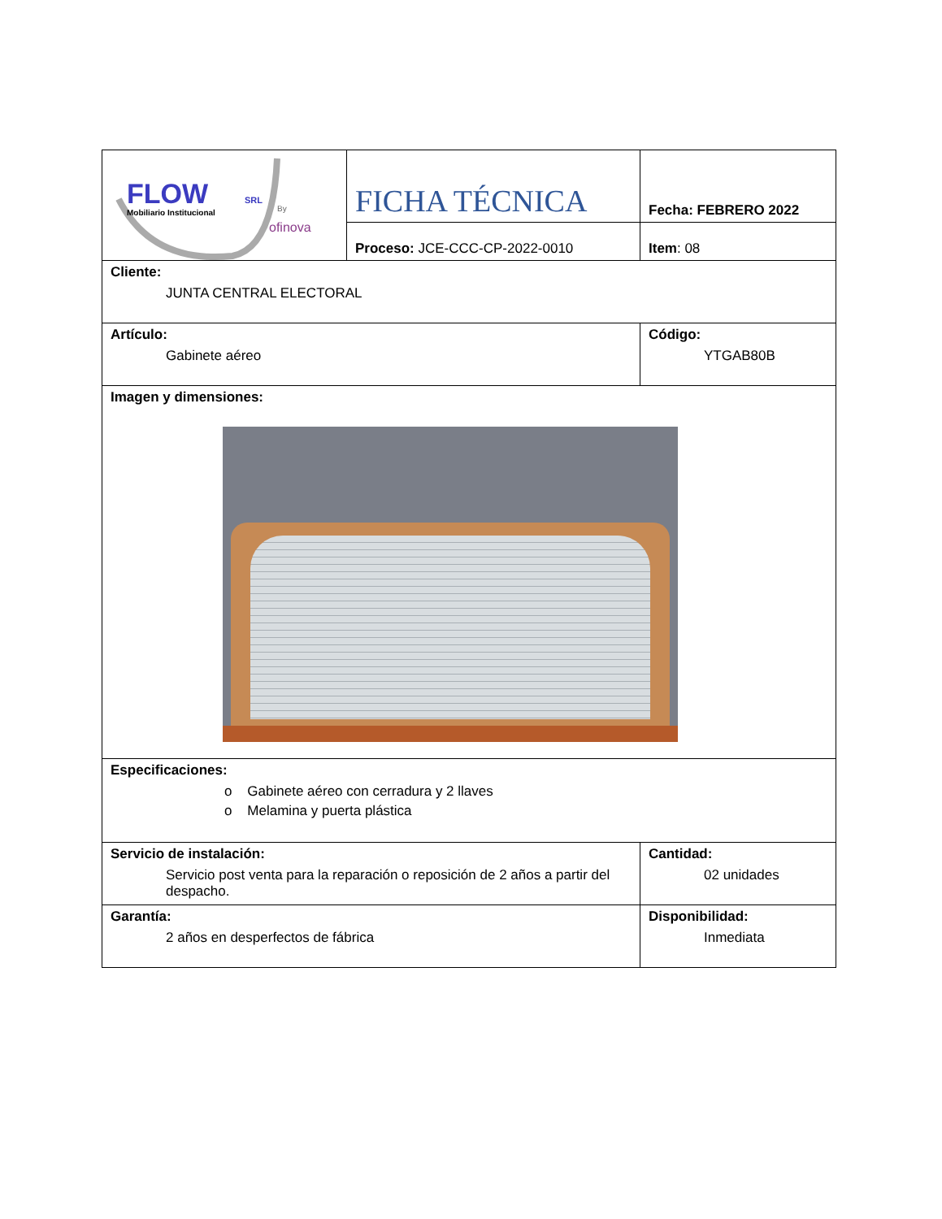| FLOW SRL Mobiliario Institucional By ofinova | FICHA TÉCNICA | Fecha: FEBRERO 2022 |
| | Proceso: JCE-CCC-CP-2022-0010 | Item : 08 |
| Cliente: JUNTA CENTRAL ELECTORAL | | |
| Artículo: Gabinete aéreo | | Código: YTGAB80B |
| Imagen y dimensiones: | | |
| Especificaciones: o Gabinete aéreo con cerradura y 2 llaves o Melamina y puerta plástica | | |
| Servicio de instalación: Servicio post venta para la reparación o reposición de 2 años a partir del despacho. | | Cantidad: 02 unidades |
| Garantía: 2 años en desperfectos de fábrica | | Disponibilidad: Inmediata |